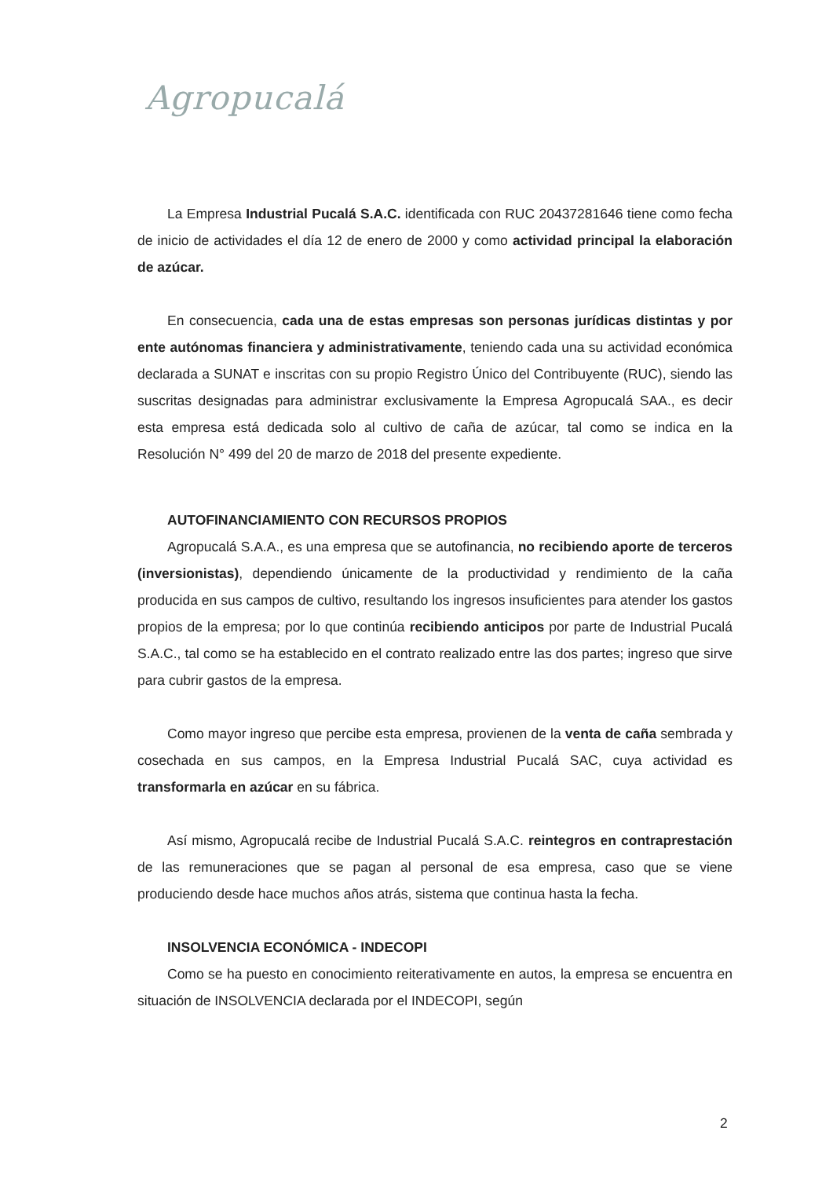Agropucalá
La Empresa Industrial Pucalá S.A.C. identificada con RUC 20437281646 tiene como fecha de inicio de actividades el día 12 de enero de 2000 y como actividad principal la elaboración de azúcar.
En consecuencia, cada una de estas empresas son personas jurídicas distintas y por ente autónomas financiera y administrativamente, teniendo cada una su actividad económica declarada a SUNAT e inscritas con su propio Registro Único del Contribuyente (RUC), siendo las suscritas designadas para administrar exclusivamente la Empresa Agropucalá SAA., es decir esta empresa está dedicada solo al cultivo de caña de azúcar, tal como se indica en la Resolución N° 499 del 20 de marzo de 2018 del presente expediente.
AUTOFINANCIAMIENTO CON RECURSOS PROPIOS
Agropucalá S.A.A., es una empresa que se autofinancia, no recibiendo aporte de terceros (inversionistas), dependiendo únicamente de la productividad y rendimiento de la caña producida en sus campos de cultivo, resultando los ingresos insuficientes para atender los gastos propios de la empresa; por lo que continúa recibiendo anticipos por parte de Industrial Pucalá S.A.C., tal como se ha establecido en el contrato realizado entre las dos partes; ingreso que sirve para cubrir gastos de la empresa.
Como mayor ingreso que percibe esta empresa, provienen de la venta de caña sembrada y cosechada en sus campos, en la Empresa Industrial Pucalá SAC, cuya actividad es transformarla en azúcar en su fábrica.
Así mismo, Agropucalá recibe de Industrial Pucalá S.A.C. reintegros en contraprestación de las remuneraciones que se pagan al personal de esa empresa, caso que se viene produciendo desde hace muchos años atrás, sistema que continua hasta la fecha.
INSOLVENCIA ECONÓMICA - INDECOPI
Como se ha puesto en conocimiento reiterativamente en autos, la empresa se encuentra en situación de INSOLVENCIA declarada por el INDECOPI, según
2